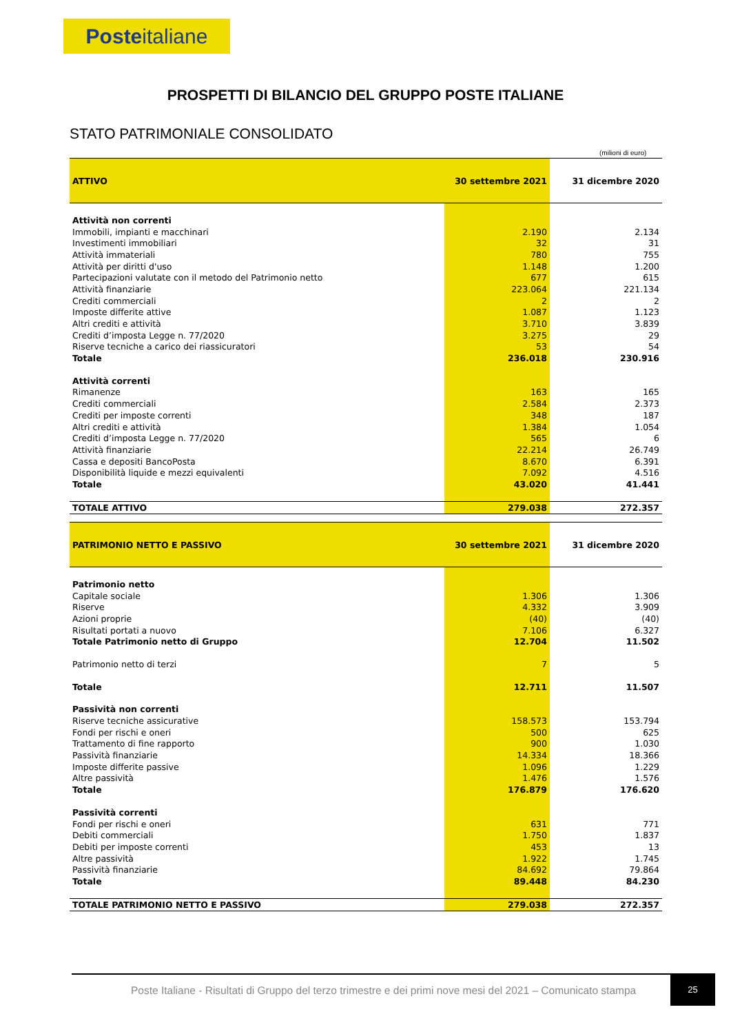Posteitaliane
PROSPETTI DI BILANCIO DEL GRUPPO POSTE ITALIANE
STATO PATRIMONIALE CONSOLIDATO
(milioni di euro)
| ATTIVO | 30 settembre 2021 | 31 dicembre 2020 |
| --- | --- | --- |
| Attività non correnti | | |
| Immobili, impianti e macchinari | 2.190 | 2.134 |
| Investimenti immobiliari | 32 | 31 |
| Attività immateriali | 780 | 755 |
| Attività per diritti d'uso | 1.148 | 1.200 |
| Partecipazioni valutate con il metodo del Patrimonio netto | 677 | 615 |
| Attività finanziarie | 223.064 | 221.134 |
| Crediti commerciali | 2 | 2 |
| Imposte differite attive | 1.087 | 1.123 |
| Altri crediti e attività | 3.710 | 3.839 |
| Crediti d’imposta Legge n. 77/2020 | 3.275 | 29 |
| Riserve tecniche a carico dei riassicuratori | 53 | 54 |
| Totale | 236.018 | 230.916 |
| Attività correnti | | |
| Rimanenze | 163 | 165 |
| Crediti commerciali | 2.584 | 2.373 |
| Crediti per imposte correnti | 348 | 187 |
| Altri crediti e attività | 1.384 | 1.054 |
| Crediti d’imposta Legge n. 77/2020 | 565 | 6 |
| Attività finanziarie | 22.214 | 26.749 |
| Cassa e depositi BancoPosta | 8.670 | 6.391 |
| Disponibilità liquide e mezzi equivalenti | 7.092 | 4.516 |
| Totale | 43.020 | 41.441 |
| TOTALE ATTIVO | 279.038 | 272.357 |
| PATRIMONIO NETTO E PASSIVO | 30 settembre 2021 | 31 dicembre 2020 |
| --- | --- | --- |
| Patrimonio netto | | |
| Capitale sociale | 1.306 | 1.306 |
| Riserve | 4.332 | 3.909 |
| Azioni proprie | (40) | (40) |
| Risultati portati a nuovo | 7.106 | 6.327 |
| Totale Patrimonio netto di Gruppo | 12.704 | 11.502 |
| Patrimonio netto di terzi | 7 | 5 |
| Totale | 12.711 | 11.507 |
| Passività non correnti | | |
| Riserve tecniche assicurative | 158.573 | 153.794 |
| Fondi per rischi e oneri | 500 | 625 |
| Trattamento di fine rapporto | 900 | 1.030 |
| Passività finanziarie | 14.334 | 18.366 |
| Imposte differite passive | 1.096 | 1.229 |
| Altre passività | 1.476 | 1.576 |
| Totale | 176.879 | 176.620 |
| Passività correnti | | |
| Fondi per rischi e oneri | 631 | 771 |
| Debiti commerciali | 1.750 | 1.837 |
| Debiti per imposte correnti | 453 | 13 |
| Altre passività | 1.922 | 1.745 |
| Passività finanziarie | 84.692 | 79.864 |
| Totale | 89.448 | 84.230 |
| TOTALE PATRIMONIO NETTO E PASSIVO | 279.038 | 272.357 |
Poste Italiane - Risultati di Gruppo del terzo trimestre e dei primi nove mesi del 2021 – Comunicato stampa
25